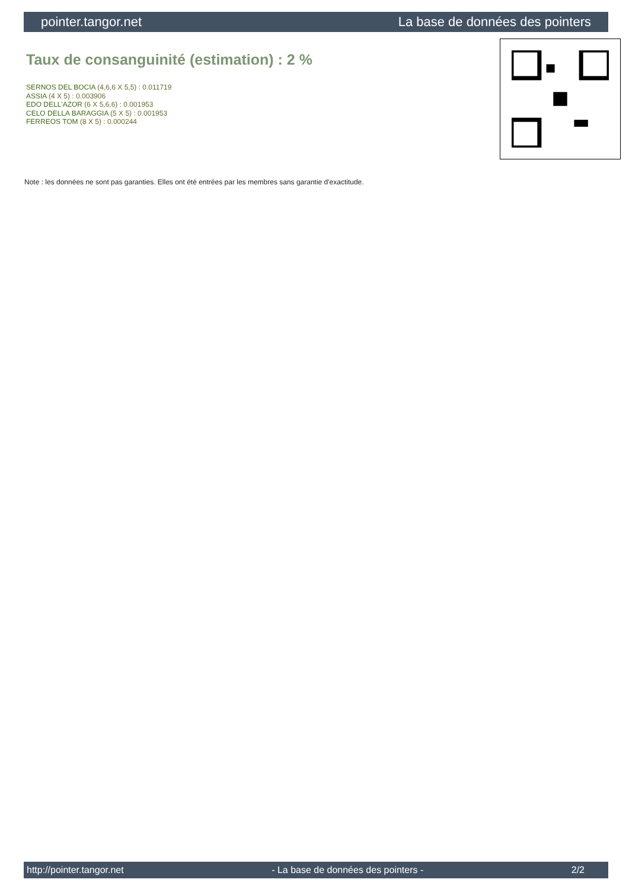pointer.tangor.net La base de données des pointers
Taux de consanguinité (estimation) : 2 %
SERNOS DEL BOCIA (4,6,6 X 5,5) : 0.011719
ASSIA (4 X 5) : 0.003906
EDO DELL'AZOR (6 X 5,6,6) : 0.001953
CELO DELLA BARAGGIA (5 X 5) : 0.001953
FERREOS TOM (8 X 5) : 0.000244
Note : les données ne sont pas garanties. Elles ont été entrées par les membres sans garantie d'exactitude.
http://pointer.tangor.net - La base de données des pointers - 2/2